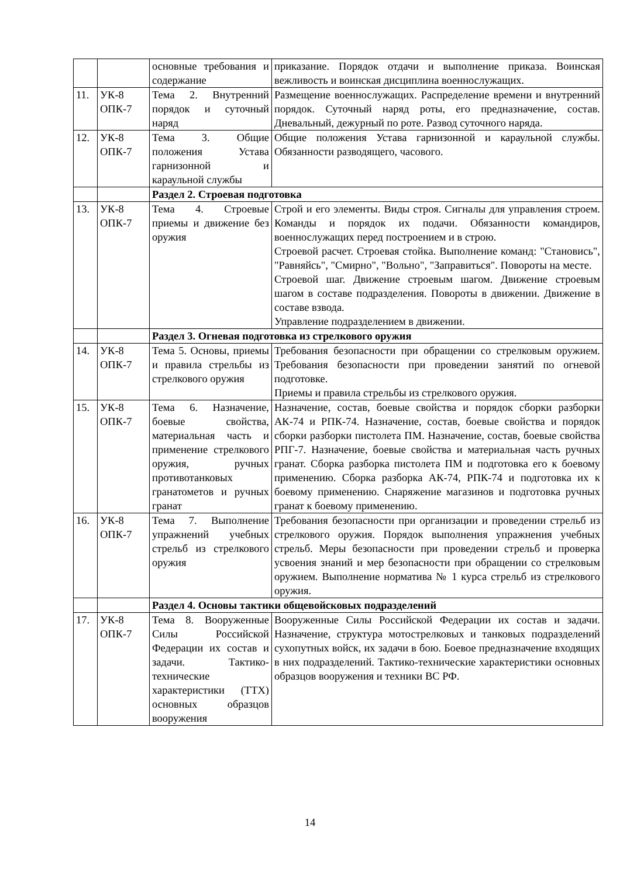| | | основные требования и содержание | приказание. Порядок отдачи и выполнение приказа. Воинская вежливость и воинская дисциплина военнослужащих. |
| 11. | УК-8 ОПК-7 | Тема 2. Внутренний порядок и суточный наряд | Размещение военнослужащих. Распределение времени и внутренний порядок. Суточный наряд роты, его предназначение, состав. Дневальный, дежурный по роте. Развод суточного наряда. |
| 12. | УК-8 ОПК-7 | Тема 3. Общие положения Устава гарнизонной и караульной службы | Общие положения Устава гарнизонной и караульной службы. Обязанности разводящего, часового. |
| | | Раздел 2. Строевая подготовка | |
| 13. | УК-8 ОПК-7 | Тема 4. Строевые приемы и движение без оружия | Строй и его элементы. Виды строя. Сигналы для управления строем. Команды и порядок их подачи. Обязанности командиров, военнослужащих перед построением и в строю. Строевой расчет. Строевая стойка. Выполнение команд: "Становись", "Равняйсь", "Смирно", "Вольно", "Заправиться". Повороты на месте. Строевой шаг. Движение строевым шагом. Движение строевым шагом в составе подразделения. Повороты в движении. Движение в составе взвода. Управление подразделением в движении. |
| | | Раздел 3. Огневая подготовка из стрелкового оружия | |
| 14. | УК-8 ОПК-7 | Тема 5. Основы, приемы и правила стрельбы из стрелкового оружия | Требования безопасности при обращении со стрелковым оружием. Требования безопасности при проведении занятий по огневой подготовке. Приемы и правила стрельбы из стрелкового оружия. |
| 15. | УК-8 ОПК-7 | Тема 6. Назначение, боевые свойства, материальная часть и применение стрелкового оружия, ручных противотанковых гранатометов и ручных гранат | Назначение, состав, боевые свойства и порядок сборки разборки АК-74 и РПК-74. Назначение, состав, боевые свойства и порядок сборки разборки пистолета ПМ. Назначение, состав, боевые свойства РПГ-7. Назначение, боевые свойства и материальная часть ручных гранат. Сборка разборка пистолета ПМ и подготовка его к боевому применению. Сборка разборка АК-74, РПК-74 и подготовка их к боевому применению. Снаряжение магазинов и подготовка ручных гранат к боевому применению. |
| 16. | УК-8 ОПК-7 | Тема 7. Выполнение упражнений учебных стрельб из стрелкового оружия | Требования безопасности при организации и проведении стрельб из стрелкового оружия. Порядок выполнения упражнения учебных стрельб. Меры безопасности при проведении стрельб и проверка усвоения знаний и мер безопасности при обращении со стрелковым оружием. Выполнение норматива № 1 курса стрельб из стрелкового оружия. |
| | | Раздел 4. Основы тактики общевойсковых подразделений | |
| 17. | УК-8 ОПК-7 | Тема 8. Вооруженные Силы Российской Федерации их состав и задачи. Тактико-технические характеристики (ТТХ) основных образцов вооружения | Вооруженные Силы Российской Федерации их состав и задачи. Назначение, структура мотострелковых и танковых подразделений сухопутных войск, их задачи в бою. Боевое предназначение входящих в них подразделений. Тактико-технические характеристики основных образцов вооружения и техники ВС РФ. |
14